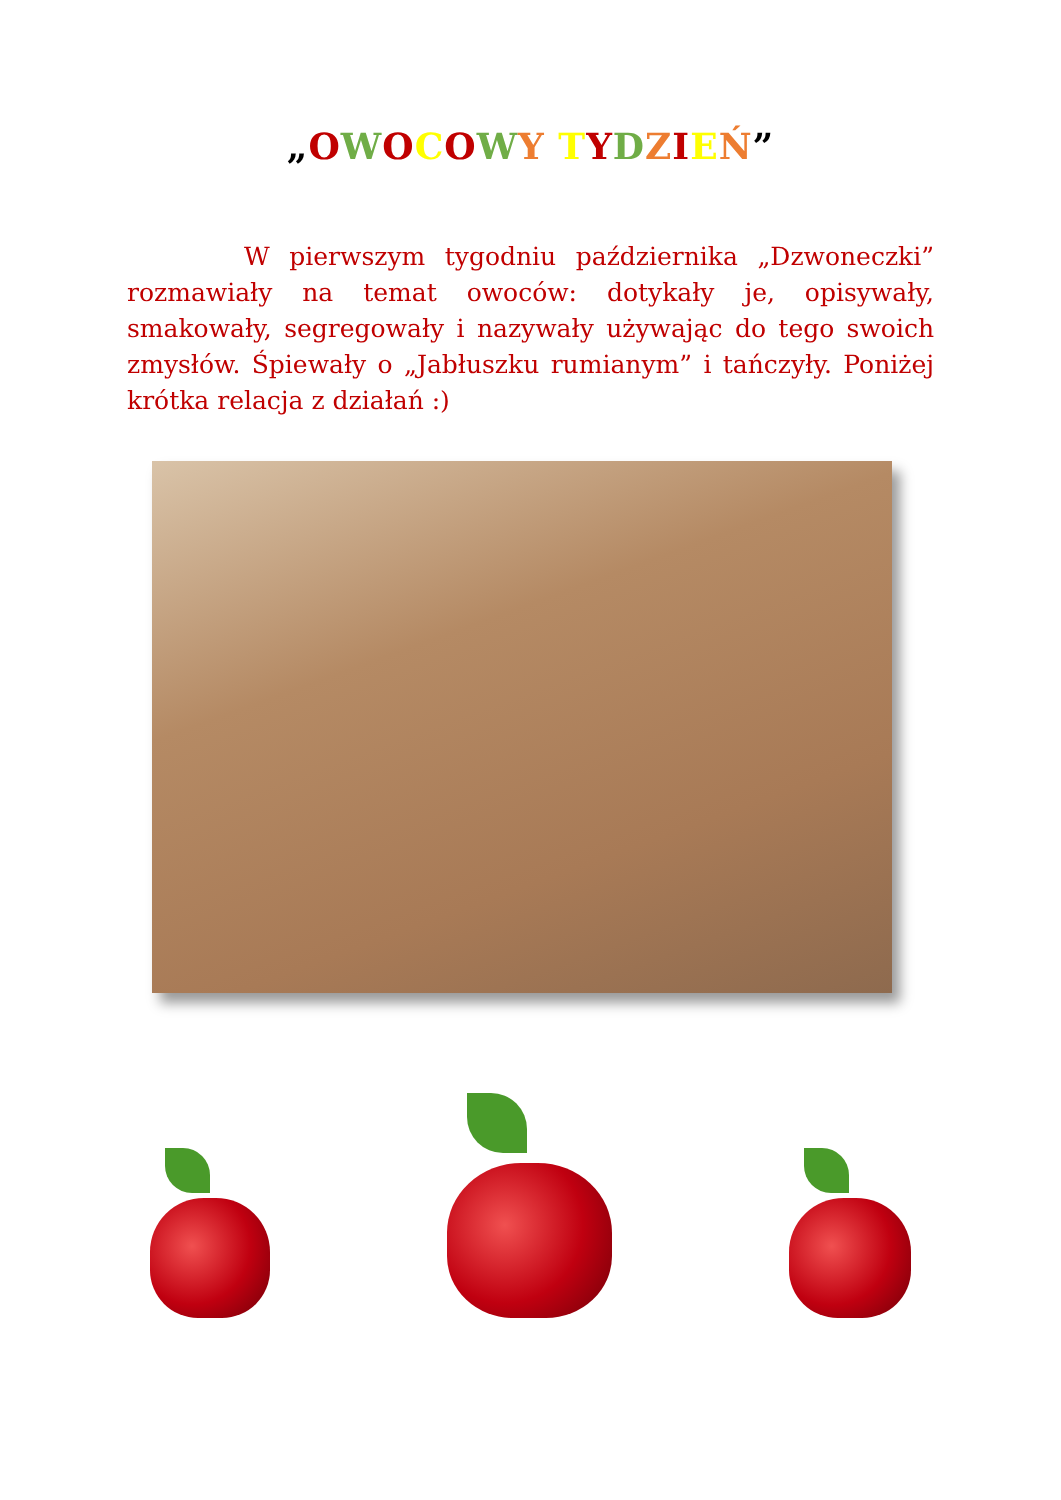„OWOCOWY TYDZIEŃ”
W pierwszym tygodniu października „Dzwoneczki” rozmawiały na temat owoców: dotykały je, opisywały, smakowały, segregowały i nazywały używając do tego swoich zmysłów. Śpiewały o „Jabłuszku rumianym” i tańczyły. Poniżej krótka relacja z działań :)